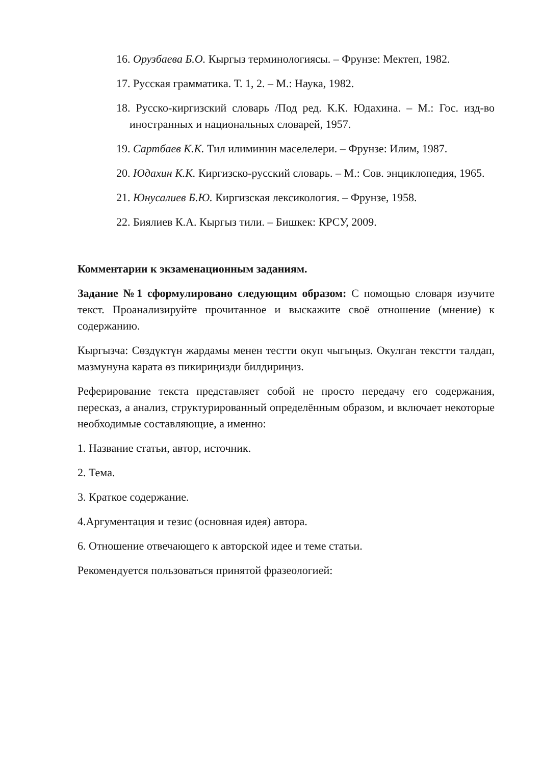16. Орузбаева Б.О. Кыргыз терминологиясы. – Фрунзе: Мектеп, 1982.
17. Русская грамматика. Т. 1, 2. – М.: Наука, 1982.
18. Русско-киргизский словарь /Под ред. К.К. Юдахина. – М.: Гос. изд-во иностранных и национальных словарей, 1957.
19. Сартбаев К.К. Тил илиминин маселелери. – Фрунзе: Илим, 1987.
20. Юдахин К.К. Киргизско-русский словарь. – М.: Сов. энциклопедия, 1965.
21. Юнусалиев Б.Ю. Киргизская лексикология. – Фрунзе, 1958.
22. Биялиев К.А. Кыргыз тили. – Бишкек: КРСУ, 2009.
Комментарии к экзаменационным заданиям.
Задание №1 сформулировано следующим образом: С помощью словаря изучите текст. Проанализируйте прочитанное и выскажите своё отношение (мнение) к содержанию.
Кыргызча: Сөздүктүн жардамы менен тестти окуп чыгыңыз. Окулган текстти талдап, мазмунуна карата өз пикириңизди билдириңиз.
Реферирование текста представляет собой не просто передачу его содержания, пересказ, а анализ, структурированный определённым образом, и включает некоторые необходимые составляющие, а именно:
1. Название статьи, автор, источник.
2. Тема.
3. Краткое содержание.
4.Аргументация и тезис (основная идея) автора.
6. Отношение отвечающего к авторской идее и теме статьи.
Рекомендуется пользоваться принятой фразеологией: